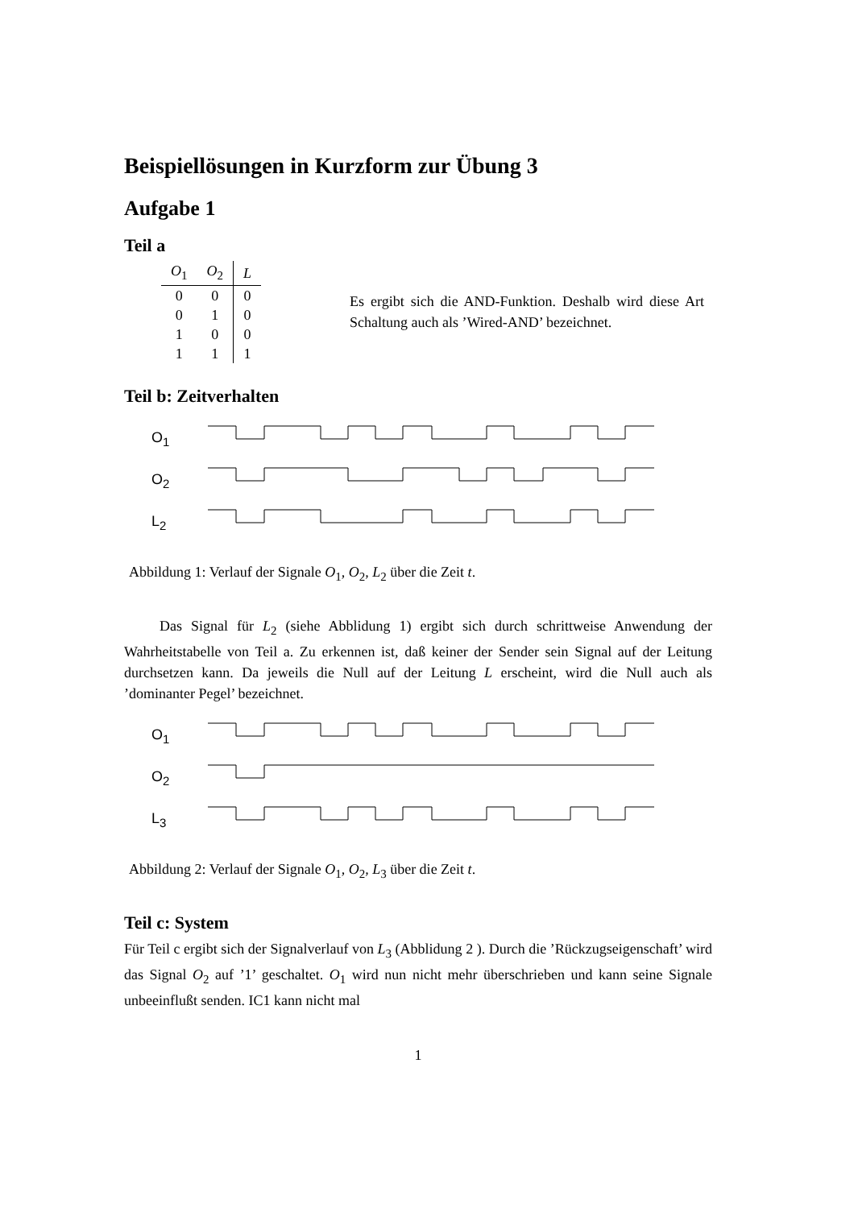Beispiellösungen in Kurzform zur Übung 3
Aufgabe 1
Teil a
| O<sub>1</sub> | O<sub>2</sub> | L |
| --- | --- | --- |
| 0 | 0 | 0 |
| 0 | 1 | 0 |
| 1 | 0 | 0 |
| 1 | 1 | 1 |
Es ergibt sich die AND-Funktion. Deshalb wird diese Art Schaltung auch als ’Wired-AND’ bezeichnet.
Teil b: Zeitverhalten
O<sub>1</sub>
O<sub>2</sub>
L<sub>2</sub>
Abbildung 1: Verlauf der Signale O<sub>1</sub>, O<sub>2</sub>, L<sub>2</sub> über die Zeit t.
Das Signal für L<sub>2</sub> (siehe Abblidung 1) ergibt sich durch schrittweise Anwendung der Wahrheitstabelle von Teil a. Zu erkennen ist, daß keiner der Sender sein Signal auf der Leitung durchsetzen kann. Da jeweils die Null auf der Leitung L erscheint, wird die Null auch als ’dominanter Pegel’ bezeichnet.
O<sub>1</sub>
O<sub>2</sub>
L<sub>3</sub>
Abbildung 2: Verlauf der Signale O<sub>1</sub>, O<sub>2</sub>, L<sub>3</sub> über die Zeit t.
Teil c: System
Für Teil c ergibt sich der Signalverlauf von L<sub>3</sub> (Abblidung 2 ). Durch die ’Rückzugseigenschaft’ wird das Signal O<sub>2</sub> auf ’1’ geschaltet. O<sub>1</sub> wird nun nicht mehr überschrieben und kann seine Signale unbeeinflußt senden. IC1 kann nicht mal
1